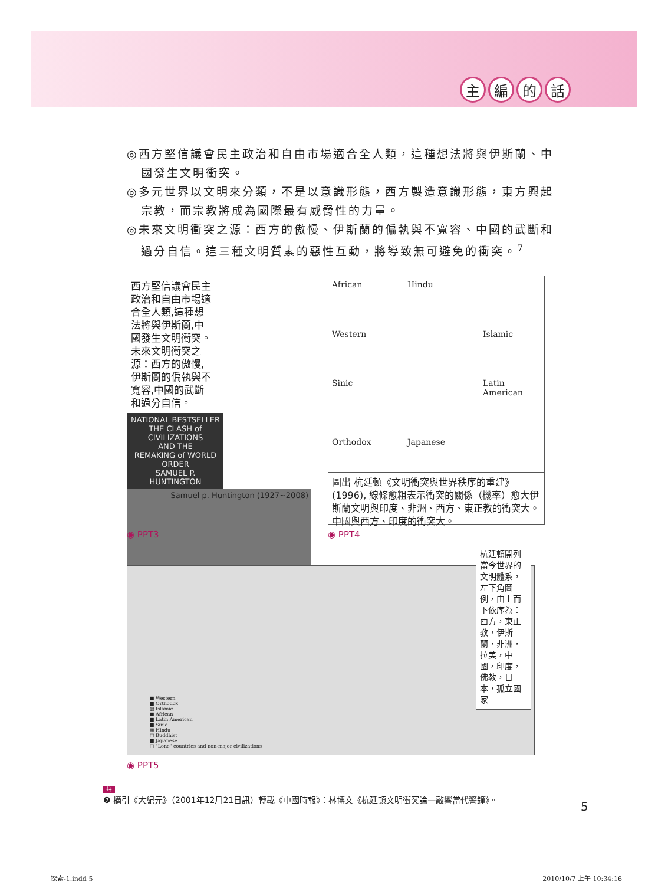主編的話
◎西方堅信議會民主政治和自由市場適合全人類，這種想法將與伊斯蘭、中國發生文明衝突。
◎多元世界以文明來分類，不是以意識形態，西方製造意識形態，東方興起宗教，而宗教將成為國際最有威脅性的力量。
◎未來文明衝突之源：西方的傲慢、伊斯蘭的偏執與不寬容、中國的武斷和過分自信。這三種文明質素的惡性互動，將導致無可避免的衝突。<sup>7</sup>
西方堅信議會民主政治和自由市場適合全人類,這種想法將與伊斯蘭,中國發生文明衝突。未來文明衝突之源：西方的傲慢,伊斯蘭的偏執與不寬容,中國的武斷和過分自信。
NATIONAL BESTSELLER
THE CLASH of CIVILIZATIONS
AND THE
REMAKING of WORLD ORDER
SAMUEL P. HUNTINGTON
Samuel p. Huntington (1927~2008)
◉ PPT3
African Hindu Western Islamic Sinic Latin American Orthodox Japanese
圖出 杭廷頓《文明衝突與世界秩序的重建》(1996), 線條愈粗表示衝突的關係（機率）愈大伊斯蘭文明與印度、非洲、西方、東正教的衝突大。中國與西方、印度的衝突大。
◉ PPT4
■ Western
■ Orthodox
▨ Islamic
■ African
■ Latin American
■ Sinic
▦ Hindu
□ Buddhist
■ Japanese
□ "Lone" countries and non-major civilizations
杭廷頓開列當今世界的文明體系，左下角圖例，由上而下依序為：西方，東正教，伊斯蘭，非洲，拉美，中國，印度，佛教，日本，孤立國家
◉ PPT5
註
❼ 摘引《大紀元》（2001年12月21日訊）轉載《中國時報》：林博文《杭廷頓文明衝突論—敲響當代警鐘》。
5
探索-1.indd 5 2010/10/7 上午 10:34:16